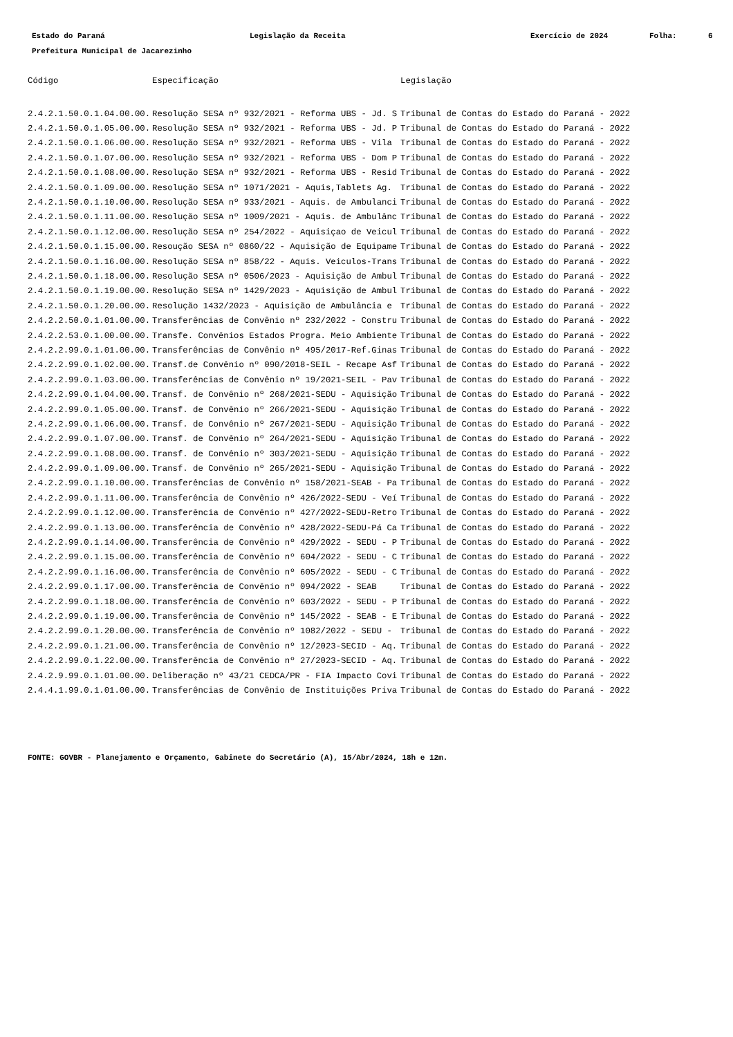Estado do Paraná
Legislação da Receita
Exercício de 2024
Folha:
6
Prefeitura Municipal de Jacarezinho
| Código | Especificação | Legislação |
| --- | --- | --- |
| 2.4.2.1.50.0.1.04.00.00. | Resolução SESA nº 932/2021 - Reforma UBS - Jd. S | Tribunal de Contas do Estado do Paraná - 2022 |
| 2.4.2.1.50.0.1.05.00.00. | Resolução SESA nº 932/2021 - Reforma UBS - Jd. P | Tribunal de Contas do Estado do Paraná - 2022 |
| 2.4.2.1.50.0.1.06.00.00. | Resolução SESA nº 932/2021 - Reforma UBS - Vila | Tribunal de Contas do Estado do Paraná - 2022 |
| 2.4.2.1.50.0.1.07.00.00. | Resolução SESA nº 932/2021 - Reforma UBS - Dom P | Tribunal de Contas do Estado do Paraná - 2022 |
| 2.4.2.1.50.0.1.08.00.00. | Resolução SESA nº 932/2021 - Reforma UBS - Resid | Tribunal de Contas do Estado do Paraná - 2022 |
| 2.4.2.1.50.0.1.09.00.00. | Resolução SESA nº 1071/2021 - Aquis,Tablets Ag. | Tribunal de Contas do Estado do Paraná - 2022 |
| 2.4.2.1.50.0.1.10.00.00. | Resolução SESA nº 933/2021 - Aquis. de Ambulanci | Tribunal de Contas do Estado do Paraná - 2022 |
| 2.4.2.1.50.0.1.11.00.00. | Resolução SESA nº 1009/2021 - Aquis. de Ambulânc | Tribunal de Contas do Estado do Paraná - 2022 |
| 2.4.2.1.50.0.1.12.00.00. | Resolução SESA nº 254/2022 - Aquisiçao de Veicul | Tribunal de Contas do Estado do Paraná - 2022 |
| 2.4.2.1.50.0.1.15.00.00. | Resoução SESA nº 0860/22 - Aquisição de Equipame | Tribunal de Contas do Estado do Paraná - 2022 |
| 2.4.2.1.50.0.1.16.00.00. | Resolução SESA nº 858/22 - Aquis. Veiculos-Trans | Tribunal de Contas do Estado do Paraná - 2022 |
| 2.4.2.1.50.0.1.18.00.00. | Resolução SESA nº 0506/2023 - Aquisição de Ambul | Tribunal de Contas do Estado do Paraná - 2022 |
| 2.4.2.1.50.0.1.19.00.00. | Resolução SESA nº 1429/2023 - Aquisição de Ambul | Tribunal de Contas do Estado do Paraná - 2022 |
| 2.4.2.1.50.0.1.20.00.00. | Resolução 1432/2023 - Aquisição de Ambulância e | Tribunal de Contas do Estado do Paraná - 2022 |
| 2.4.2.2.50.0.1.01.00.00. | Transferências de Convênio nº 232/2022 - Constru | Tribunal de Contas do Estado do Paraná - 2022 |
| 2.4.2.2.53.0.1.00.00.00. | Transfe. Convênios Estados Progra. Meio Ambiente | Tribunal de Contas do Estado do Paraná - 2022 |
| 2.4.2.2.99.0.1.01.00.00. | Transferências de Convênio nº 495/2017-Ref.Ginas | Tribunal de Contas do Estado do Paraná - 2022 |
| 2.4.2.2.99.0.1.02.00.00. | Transf.de Convênio nº 090/2018-SEIL - Recape Asf | Tribunal de Contas do Estado do Paraná - 2022 |
| 2.4.2.2.99.0.1.03.00.00. | Transferências de Convênio nº 19/2021-SEIL - Pav | Tribunal de Contas do Estado do Paraná - 2022 |
| 2.4.2.2.99.0.1.04.00.00. | Transf. de Convênio nº 268/2021-SEDU - Aquisição | Tribunal de Contas do Estado do Paraná - 2022 |
| 2.4.2.2.99.0.1.05.00.00. | Transf. de Convênio nº 266/2021-SEDU - Aquisição | Tribunal de Contas do Estado do Paraná - 2022 |
| 2.4.2.2.99.0.1.06.00.00. | Transf. de Convênio nº 267/2021-SEDU - Aquisição | Tribunal de Contas do Estado do Paraná - 2022 |
| 2.4.2.2.99.0.1.07.00.00. | Transf. de Convênio nº 264/2021-SEDU - Aquisição | Tribunal de Contas do Estado do Paraná - 2022 |
| 2.4.2.2.99.0.1.08.00.00. | Transf. de Convênio nº 303/2021-SEDU - Aquisição | Tribunal de Contas do Estado do Paraná - 2022 |
| 2.4.2.2.99.0.1.09.00.00. | Transf. de Convênio nº 265/2021-SEDU - Aquisição | Tribunal de Contas do Estado do Paraná - 2022 |
| 2.4.2.2.99.0.1.10.00.00. | Transferências de Convênio nº 158/2021-SEAB - Pa | Tribunal de Contas do Estado do Paraná - 2022 |
| 2.4.2.2.99.0.1.11.00.00. | Transferência de Convênio nº 426/2022-SEDU - Veí | Tribunal de Contas do Estado do Paraná - 2022 |
| 2.4.2.2.99.0.1.12.00.00. | Transferência de Convênio nº 427/2022-SEDU-Retro | Tribunal de Contas do Estado do Paraná - 2022 |
| 2.4.2.2.99.0.1.13.00.00. | Transferência de Convênio nº 428/2022-SEDU-Pá Ca | Tribunal de Contas do Estado do Paraná - 2022 |
| 2.4.2.2.99.0.1.14.00.00. | Transferência de Convênio nº 429/2022 - SEDU - P | Tribunal de Contas do Estado do Paraná - 2022 |
| 2.4.2.2.99.0.1.15.00.00. | Transferência de Convênio nº 604/2022 - SEDU - C | Tribunal de Contas do Estado do Paraná - 2022 |
| 2.4.2.2.99.0.1.16.00.00. | Transferência de Convênio nº 605/2022 - SEDU - C | Tribunal de Contas do Estado do Paraná - 2022 |
| 2.4.2.2.99.0.1.17.00.00. | Transferência de Convênio nº 094/2022 - SEAB | Tribunal de Contas do Estado do Paraná - 2022 |
| 2.4.2.2.99.0.1.18.00.00. | Transferência de Convênio nº 603/2022 - SEDU - P | Tribunal de Contas do Estado do Paraná - 2022 |
| 2.4.2.2.99.0.1.19.00.00. | Transferência de Convênio nº 145/2022 - SEAB - E | Tribunal de Contas do Estado do Paraná - 2022 |
| 2.4.2.2.99.0.1.20.00.00. | Transferência de Convênio nº 1082/2022 - SEDU - | Tribunal de Contas do Estado do Paraná - 2022 |
| 2.4.2.2.99.0.1.21.00.00. | Transferência de Convênio nº 12/2023-SECID - Aq. | Tribunal de Contas do Estado do Paraná - 2022 |
| 2.4.2.2.99.0.1.22.00.00. | Transferência de Convênio nº 27/2023-SECID - Aq. | Tribunal de Contas do Estado do Paraná - 2022 |
| 2.4.2.9.99.0.1.01.00.00. | Deliberação nº 43/21 CEDCA/PR - FIA Impacto Covi | Tribunal de Contas do Estado do Paraná - 2022 |
| 2.4.4.1.99.0.1.01.00.00. | Transferências de Convênio de Instituições Priva | Tribunal de Contas do Estado do Paraná - 2022 |
FONTE: GOVBR - Planejamento e Orçamento, Gabinete do Secretário (A), 15/Abr/2024, 18h e 12m.